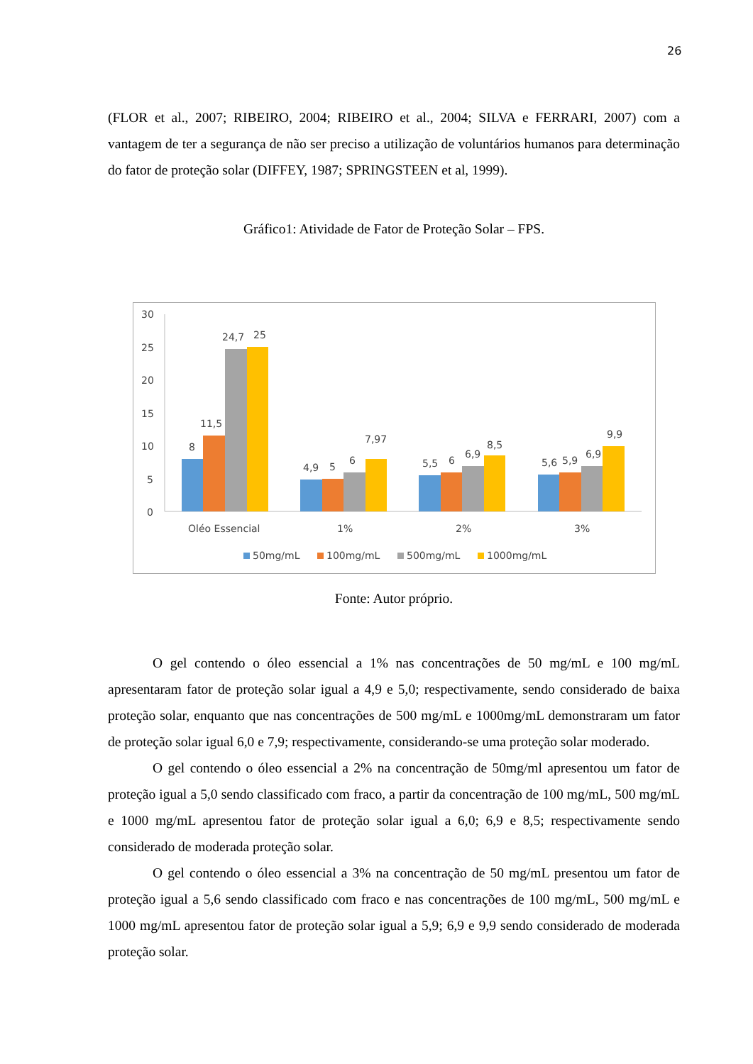26
(FLOR et al., 2007; RIBEIRO, 2004; RIBEIRO et al., 2004; SILVA e FERRARI, 2007) com a vantagem de ter a segurança de não ser preciso a utilização de voluntários humanos para determinação do fator de proteção solar (DIFFEY, 1987; SPRINGSTEEN et al, 1999).
Gráfico1: Atividade de Fator de Proteção Solar – FPS.
30
25
20
15
10
5
0
8
11,5
24,7
25
4,9
5
6
7,97
5,5
6
6,9
8,5
5,6
5,9
6,9
9,9
Oléo Essencial
1%
2%
3%
50mg/mL
100mg/mL
500mg/mL
1000mg/mL
Fonte: Autor próprio.
O gel contendo o óleo essencial a 1% nas concentrações de 50 mg/mL e 100 mg/mL apresentaram fator de proteção solar igual a 4,9 e 5,0; respectivamente, sendo considerado de baixa proteção solar, enquanto que nas concentrações de 500 mg/mL e 1000mg/mL demonstraram um fator de proteção solar igual 6,0 e 7,9; respectivamente, considerando-se uma proteção solar moderado.
O gel contendo o óleo essencial a 2% na concentração de 50mg/ml apresentou um fator de proteção igual a 5,0 sendo classificado com fraco, a partir da concentração de 100 mg/mL, 500 mg/mL e 1000 mg/mL apresentou fator de proteção solar igual a 6,0; 6,9 e 8,5; respectivamente sendo considerado de moderada proteção solar.
O gel contendo o óleo essencial a 3% na concentração de 50 mg/mL presentou um fator de proteção igual a 5,6 sendo classificado com fraco e nas concentrações de 100 mg/mL, 500 mg/mL e 1000 mg/mL apresentou fator de proteção solar igual a 5,9; 6,9 e 9,9 sendo considerado de moderada proteção solar.